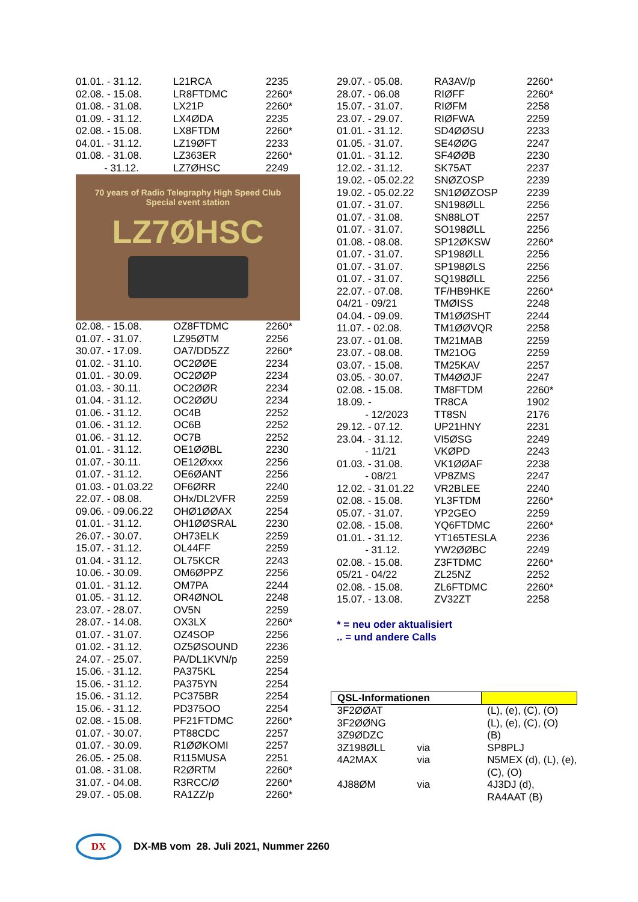| 01.01. - 31.12. | L21RCA | 2235 |
| 02.08. - 15.08. | LR8FTDMC | 2260* |
| 01.08. - 31.08. | LX21P | 2260* |
| 01.09. - 31.12. | LX4ØDA | 2235 |
| 02.08. - 15.08. | LX8FTDM | 2260* |
| 04.01. - 31.12. | LZ19ØFT | 2233 |
| 01.08. - 31.08. | LZ363ER | 2260* |
| - 31.12. | LZ7ØHSC | 2249 |
70 years of Radio Telegraphy High Speed Club
Special event station
LZ7ØHSC
| 02.08. - 15.08. | OZ8FTDMC | 2260* |
| 01.07. - 31.07. | LZ95ØTM | 2256 |
| 30.07. - 17.09. | OA7/DD5ZZ | 2260* |
| 01.02. - 31.10. | OC2ØØE | 2234 |
| 01.01. - 30.09. | OC2ØØP | 2234 |
| 01.03. - 30.11. | OC2ØØR | 2234 |
| 01.04. - 31.12. | OC2ØØU | 2234 |
| 01.06. - 31.12. | OC4B | 2252 |
| 01.06. - 31.12. | OC6B | 2252 |
| 01.06. - 31.12. | OC7B | 2252 |
| 01.01. - 31.12. | OE1ØØBL | 2230 |
| 01.07. - 30.11. | OE12Øxxx | 2256 |
| 01.07. - 31.12. | OE6ØANT | 2256 |
| 01.03. - 01.03.22 | OF6ØRR | 2240 |
| 22.07. - 08.08. | OHx/DL2VFR | 2259 |
| 09.06. - 09.06.22 | OHØ1ØØAX | 2254 |
| 01.01. - 31.12. | OH1ØØSRAL | 2230 |
| 26.07. - 30.07. | OH73ELK | 2259 |
| 15.07. - 31.12. | OL44FF | 2259 |
| 01.04. - 31.12. | OL75KCR | 2243 |
| 10.06. - 30.09. | OM6ØPPZ | 2256 |
| 01.01. - 31.12. | OM7PA | 2244 |
| 01.05. - 31.12. | OR4ØNOL | 2248 |
| 23.07. - 28.07. | OV5N | 2259 |
| 28.07. - 14.08. | OX3LX | 2260* |
| 01.07. - 31.07. | OZ4SOP | 2256 |
| 01.02. - 31.12. | OZ5ØSOUND | 2236 |
| 24.07. - 25.07. | PA/DL1KVN/p | 2259 |
| 15.06. - 31.12. | PA375KL | 2254 |
| 15.06. - 31.12. | PA375YN | 2254 |
| 15.06. - 31.12. | PC375BR | 2254 |
| 15.06. - 31.12. | PD375OO | 2254 |
| 02.08. - 15.08. | PF21FTDMC | 2260* |
| 01.07. - 30.07. | PT88CDC | 2257 |
| 01.07. - 30.09. | R1ØØKOMI | 2257 |
| 26.05. - 25.08. | R115MUSA | 2251 |
| 01.08. - 31.08. | R2ØRTM | 2260* |
| 31.07. - 04.08. | R3RCC/Ø | 2260* |
| 29.07. - 05.08. | RA1ZZ/p | 2260* |
| 29.07. - 05.08. | RA3AV/p | 2260* |
| 28.07. - 06.08 | RIØFF | 2260* |
| 15.07. - 31.07. | RIØFM | 2258 |
| 23.07. - 29.07. | RIØFWA | 2259 |
| 01.01. - 31.12. | SD4ØØSU | 2233 |
| 01.05. - 31.07. | SE4ØØG | 2247 |
| 01.01. - 31.12. | SF4ØØB | 2230 |
| 12.02. - 31.12. | SK75AT | 2237 |
| 19.02. - 05.02.22 | SNØZOSP | 2239 |
| 19.02. - 05.02.22 | SN1ØØZOSP | 2239 |
| 01.07. - 31.07. | SN198ØLL | 2256 |
| 01.07. - 31.08. | SN88LOT | 2257 |
| 01.07. - 31.07. | SO198ØLL | 2256 |
| 01.08. - 08.08. | SP12ØKSW | 2260* |
| 01.07. - 31.07. | SP198ØLL | 2256 |
| 01.07. - 31.07. | SP198ØLS | 2256 |
| 01.07. - 31.07. | SQ198ØLL | 2256 |
| 22.07. - 07.08. | TF/HB9HKE | 2260* |
| 04/21 - 09/21 | TMØISS | 2248 |
| 04.04. - 09.09. | TM1ØØSHT | 2244 |
| 11.07. - 02.08. | TM1ØØVQR | 2258 |
| 23.07. - 01.08. | TM21MAB | 2259 |
| 23.07. - 08.08. | TM21OG | 2259 |
| 03.07. - 15.08. | TM25KAV | 2257 |
| 03.05. - 30.07. | TM4ØØJF | 2247 |
| 02.08. - 15.08. | TM8FTDM | 2260* |
| 18.09. - | TR8CA | 1902 |
| - 12/2023 | TT8SN | 2176 |
| 29.12. - 07.12. | UP21HNY | 2231 |
| 23.04. - 31.12. | VI5ØSG | 2249 |
| - 11/21 | VKØPD | 2243 |
| 01.03. - 31.08. | VK1ØØAF | 2238 |
| - 08/21 | VP8ZMS | 2247 |
| 12.02. - 31.01.22 | VR2BLEE | 2240 |
| 02.08. - 15.08. | YL3FTDM | 2260* |
| 05.07. - 31.07. | YP2GEO | 2259 |
| 02.08. - 15.08. | YQ6FTDMC | 2260* |
| 01.01. - 31.12. | YT165TESLA | 2236 |
| - 31.12. | YW2ØØBC | 2249 |
| 02.08. - 15.08. | Z3FTDMC | 2260* |
| 05/21 - 04/22 | ZL25NZ | 2252 |
| 02.08. - 15.08. | ZL6FTDMC | 2260* |
| 15.07. - 13.08. | ZV32ZT | 2258 |
* = neu oder aktualisiert
.. = und andere Calls
| QSL-Informationen | | |
| 3F2ØØAT | | (L), (e), (C), (O) |
| 3F2ØØNG | | (L), (e), (C), (O) |
| 3Z9ØDZC | | (B) |
| 3Z198ØLL | via | SP8PLJ |
| 4A2MAX | via | N5MEX (d), (L), (e), (C), (O) |
| 4J88ØM | via | 4J3DJ (d), RA4AAT (B) |
DX
DX-MB vom 28. Juli 2021, Nummer 2260